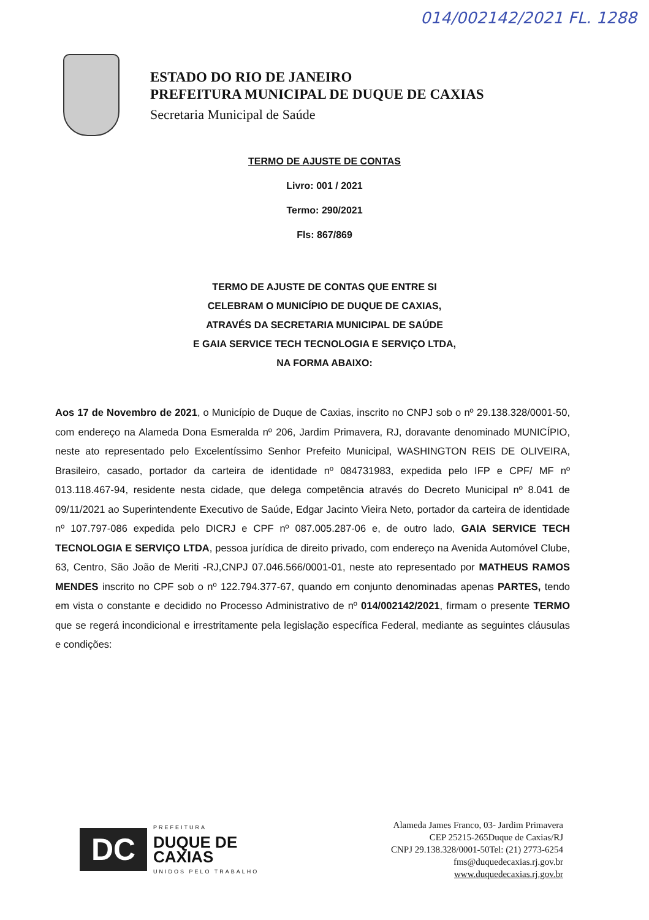014/002142/2021 FL. 1288
ESTADO DO RIO DE JANEIRO
PREFEITURA MUNICIPAL DE DUQUE DE CAXIAS
Secretaria Municipal de Saúde
TERMO DE AJUSTE DE CONTAS
Livro: 001 / 2021
Termo: 290/2021
Fls: 867/869
TERMO DE AJUSTE DE CONTAS QUE ENTRE SI
CELEBRAM O MUNICÍPIO DE DUQUE DE CAXIAS,
ATRAVÉS DA SECRETARIA MUNICIPAL DE SAÚDE
E GAIA SERVICE TECH TECNOLOGIA E SERVIÇO LTDA,
NA FORMA ABAIXO:
Aos 17 de Novembro de 2021, o Município de Duque de Caxias, inscrito no CNPJ sob o nº 29.138.328/0001-50, com endereço na Alameda Dona Esmeralda nº 206, Jardim Primavera, RJ, doravante denominado MUNICÍPIO, neste ato representado pelo Excelentíssimo Senhor Prefeito Municipal, WASHINGTON REIS DE OLIVEIRA, Brasileiro, casado, portador da carteira de identidade nº 084731983, expedida pelo IFP e CPF/ MF nº 013.118.467-94, residente nesta cidade, que delega competência através do Decreto Municipal nº 8.041 de 09/11/2021 ao Superintendente Executivo de Saúde, Edgar Jacinto Vieira Neto, portador da carteira de identidade nº 107.797-086 expedida pelo DICRJ e CPF nº 087.005.287-06 e, de outro lado, GAIA SERVICE TECH TECNOLOGIA E SERVIÇO LTDA, pessoa jurídica de direito privado, com endereço na Avenida Automóvel Clube, 63, Centro, São João de Meriti -RJ,CNPJ 07.046.566/0001-01, neste ato representado por MATHEUS RAMOS MENDES inscrito no CPF sob o nº 122.794.377-67, quando em conjunto denominadas apenas PARTES, tendo em vista o constante e decidido no Processo Administrativo de nº 014/002142/2021, firmam o presente TERMO que se regerá incondicional e irrestritamente pela legislação específica Federal, mediante as seguintes cláusulas e condições:
DC
PREFEITURA
DUQUE DE
CAXIAS
UNIDOS PELO TRABALHO
Alameda James Franco, 03- Jardim Primavera
CEP 25215-265Duque de Caxias/RJ
CNPJ 29.138.328/0001-50Tel: (21) 2773-6254
fms@duquedecaxias.rj.gov.br
www.duquedecaxias.rj.gov.br